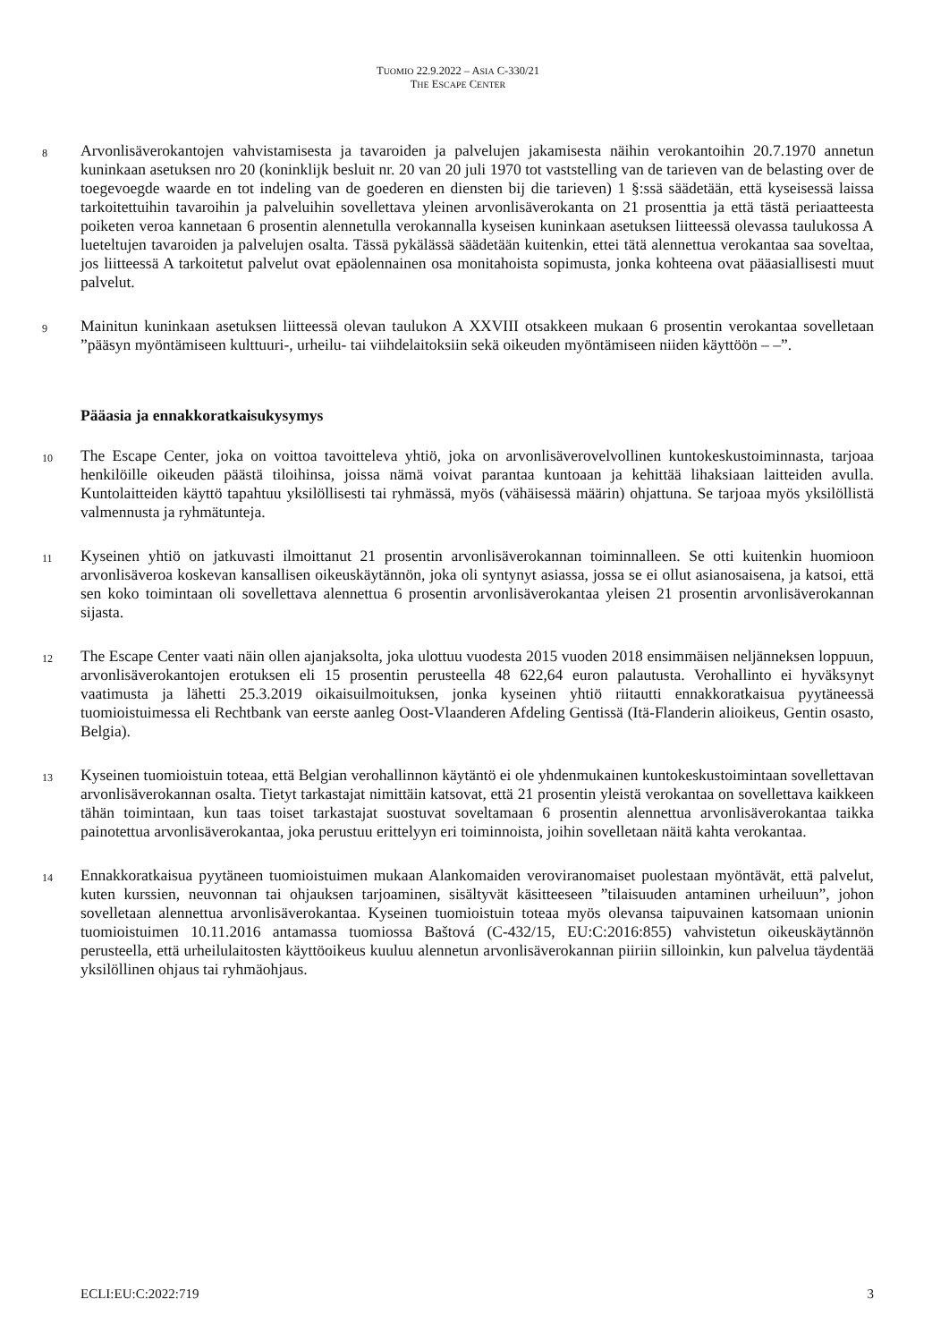TUOMIO 22.9.2022 – ASIA C-330/21
THE ESCAPE CENTER
8
Arvonlisäverokantojen vahvistamisesta ja tavaroiden ja palvelujen jakamisesta näihin verokantoihin 20.7.1970 annetun kuninkaan asetuksen nro 20 (koninklijk besluit nr. 20 van 20 juli 1970 tot vaststelling van de tarieven van de belasting over de toegevoegde waarde en tot indeling van de goederen en diensten bij die tarieven) 1 §:ssä säädetään, että kyseisessä laissa tarkoitettuihin tavaroihin ja palveluihin sovellettava yleinen arvonlisäverokanta on 21 prosenttia ja että tästä periaatteesta poiketen veroa kannetaan 6 prosentin alennetulla verokannalla kyseisen kuninkaan asetuksen liitteessä olevassa taulukossa A lueteltujen tavaroiden ja palvelujen osalta. Tässä pykälässä säädetään kuitenkin, ettei tätä alennettua verokantaa saa soveltaa, jos liitteessä A tarkoitetut palvelut ovat epäolennainen osa monitahoista sopimusta, jonka kohteena ovat pääasiallisesti muut palvelut.
9
Mainitun kuninkaan asetuksen liitteessä olevan taulukon A XXVIII otsakkeen mukaan 6 prosentin verokantaa sovelletaan ”pääsyn myöntämiseen kulttuuri-, urheilu- tai viihdelaitoksiin sekä oikeuden myöntämiseen niiden käyttöön – –”.
Pääasia ja ennakkoratkaisukysymys
10
The Escape Center, joka on voittoa tavoitteleva yhtiö, joka on arvonlisäverovelvollinen kuntokeskustoiminnasta, tarjoaa henkilöille oikeuden päästä tiloihinsa, joissa nämä voivat parantaa kuntoaan ja kehittää lihaksiaan laitteiden avulla. Kuntolaitteiden käyttö tapahtuu yksilöllisesti tai ryhmässä, myös (vähäisessä määrin) ohjattuna. Se tarjoaa myös yksilöllistä valmennusta ja ryhmätunteja.
11
Kyseinen yhtiö on jatkuvasti ilmoittanut 21 prosentin arvonlisäverokannan toiminnalleen. Se otti kuitenkin huomioon arvonlisäveroa koskevan kansallisen oikeuskäytännön, joka oli syntynyt asiassa, jossa se ei ollut asianosaisena, ja katsoi, että sen koko toimintaan oli sovellettava alennettua 6 prosentin arvonlisäverokantaa yleisen 21 prosentin arvonlisäverokannan sijasta.
12
The Escape Center vaati näin ollen ajanjaksolta, joka ulottuu vuodesta 2015 vuoden 2018 ensimmäisen neljänneksen loppuun, arvonlisäverokantojen erotuksen eli 15 prosentin perusteella 48 622,64 euron palautusta. Verohallinto ei hyväksynyt vaatimusta ja lähetti 25.3.2019 oikaisuilmoituksen, jonka kyseinen yhtiö riitautti ennakkoratkaisua pyytäneessä tuomioistuimessa eli Rechtbank van eerste aanleg Oost-Vlaanderen Afdeling Gentissä (Itä-Flanderin alioikeus, Gentin osasto, Belgia).
13
Kyseinen tuomioistuin toteaa, että Belgian verohallinnon käytäntö ei ole yhdenmukainen kuntokeskustoimintaan sovellettavan arvonlisäverokannan osalta. Tietyt tarkastajat nimittäin katsovat, että 21 prosentin yleistä verokantaa on sovellettava kaikkeen tähän toimintaan, kun taas toiset tarkastajat suostuvat soveltamaan 6 prosentin alennettua arvonlisäverokantaa taikka painotettua arvonlisäverokantaa, joka perustuu erittelyyn eri toiminnoista, joihin sovelletaan näitä kahta verokantaa.
14
Ennakkoratkaisua pyytäneen tuomioistuimen mukaan Alankomaiden veroviranomaiset puolestaan myöntävät, että palvelut, kuten kurssien, neuvonnan tai ohjauksen tarjoaminen, sisältyvät käsitteeseen ”tilaisuuden antaminen urheiluun”, johon sovelletaan alennettua arvonlisäverokantaa. Kyseinen tuomioistuin toteaa myös olevansa taipuvainen katsomaan unionin tuomioistuimen 10.11.2016 antamassa tuomiossa Baštová (C-432/15, EU:C:2016:855) vahvistetun oikeuskäytännön perusteella, että urheilulaitosten käyttöoikeus kuuluu alennetun arvonlisäverokannan piiriin silloinkin, kun palvelua täydentää yksilöllinen ohjaus tai ryhmäohjaus.
ECLI:EU:C:2022:719 3